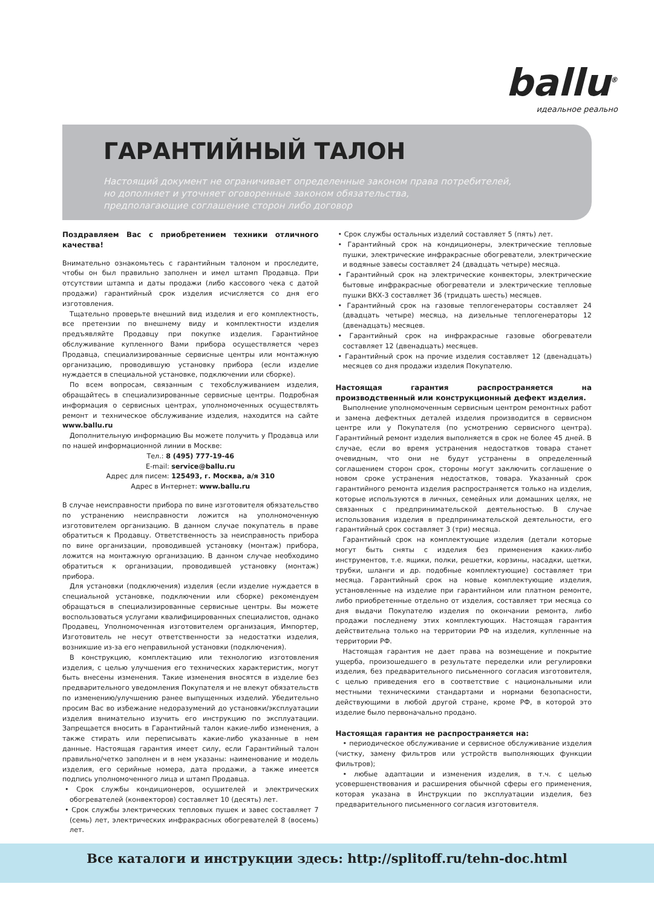ballu<sup>®</sup>
идеальное реально
ГАРАНТИЙНЫЙ ТАЛОН
Настоящий документ не ограничивает определенные законом права потребителей,
но дополняет и уточняет оговоренные законом обязательства,
предполагающие соглашение сторон либо договор
Поздравляем Вас с приобретением техники отличного качества!
Внимательно ознакомьтесь с гарантийным талоном и проследите, чтобы он был правильно заполнен и имел штамп Продавца. При отсутствии штампа и даты продажи (либо кассового чека с датой продажи) гарантийный срок изделия исчисляется со дня его изготовления.
Тщательно проверьте внешний вид изделия и его комплектность, все претензии по внешнему виду и комплектности изделия предъявляйте Продавцу при покупке изделия. Гарантийное обслуживание купленного Вами прибора осуществляется через Продавца, специализированные сервисные центры или монтажную организацию, проводившую установку прибора (если изделие нуждается в специальной установке, подключении или сборке).
По всем вопросам, связанным с техобслуживанием изделия, обращайтесь в специализированные сервисные центры. Подробная информация о сервисных центрах, уполномоченных осуществлять ремонт и техническое обслуживание изделия, находится на сайте www.ballu.ru
Дополнительную информацию Вы можете получить у Продавца или по нашей информационной линии в Москве:
Тел.: 8 (495) 777-19-46
E-mail: service@ballu.ru
Адрес для писем: 125493, г. Москва, а/я 310
Адрес в Интернет: www.ballu.ru
В случае неисправности прибора по вине изготовителя обязательство по устранению неисправности ложится на уполномоченную изготовителем организацию. В данном случае покупатель в праве обратиться к Продавцу. Ответственность за неисправность прибора по вине организации, проводившей установку (монтаж) прибора, ложится на монтажную организацию. В данном случае необходимо обратиться к организации, проводившей установку (монтаж) прибора.
Для установки (подключения) изделия (если изделие нуждается в специальной установке, подключении или сборке) рекомендуем обращаться в специализированные сервисные центры. Вы можете воспользоваться услугами квалифицированных специалистов, однако Продавец, Уполномоченная изготовителем организация, Импортер, Изготовитель не несут ответственности за недостатки изделия, возникшие из-за его неправильной установки (подключения).
В конструкцию, комплектацию или технологию изготовления изделия, с целью улучшения его технических характеристик, могут быть внесены изменения. Такие изменения вносятся в изделие без предварительного уведомления Покупателя и не влекут обязательств по изменению/улучшению ранее выпущенных изделий. Убедительно просим Вас во избежание недоразумений до установки/эксплуатации изделия внимательно изучить его инструкцию по эксплуатации. Запрещается вносить в Гарантийный талон какие-либо изменения, а также стирать или переписывать какие-либо указанные в нем данные. Настоящая гарантия имеет силу, если Гарантийный талон правильно/четко заполнен и в нем указаны: наименование и модель изделия, его серийные номера, дата продажи, а также имеется подпись уполномоченного лица и штамп Продавца.
• Срок службы кондиционеров, осушителей и электрических обогревателей (конвекторов) составляет 10 (десять) лет.
• Срок службы электрических тепловых пушек и завес составляет 7 (семь) лет, электрических инфракрасных обогревателей 8 (восемь) лет.
• Срок службы остальных изделий составляет 5 (пять) лет.
• Гарантийный срок на кондиционеры, электрические тепловые пушки, электрические инфракрасные обогреватели, электрические и водяные завесы составляет 24 (двадцать четыре) месяца.
• Гарантийный срок на электрические конвекторы, электрические бытовые инфракрасные обогреватели и электрические тепловые пушки ВКХ-3 составляет 36 (тридцать шесть) месяцев.
• Гарантийный срок на газовые теплогенераторы составляет 24 (двадцать четыре) месяца, на дизельные теплогенераторы 12 (двенадцать) месяцев.
• Гарантийный срок на инфракрасные газовые обогреватели составляет 12 (двенадцать) месяцев.
• Гарантийный срок на прочие изделия составляет 12 (двенадцать) месяцев со дня продажи изделия Покупателю.
Настоящая гарантия распространяется на производственный или конструкционный дефект изделия.
Выполнение уполномоченным сервисным центром ремонтных работ и замена дефектных деталей изделия производится в сервисном центре или у Покупателя (по усмотрению сервисного центра). Гарантийный ремонт изделия выполняется в срок не более 45 дней. В случае, если во время устранения недостатков товара станет очевидным, что они не будут устранены в определенный соглашением сторон срок, стороны могут заключить соглашение о новом сроке устранения недостатков, товара. Указанный срок гарантийного ремонта изделия распространяется только на изделия, которые используются в личных, семейных или домашних целях, не связанных с предпринимательской деятельностью. В случае использования изделия в предпринимательской деятельности, его гарантийный срок составляет 3 (три) месяца.
Гарантийный срок на комплектующие изделия (детали которые могут быть сняты с изделия без применения каких-либо инструментов, т.е. ящики, полки, решетки, корзины, насадки, щетки, трубки, шланги и др. подобные комплектующие) составляет три месяца. Гарантийный срок на новые комплектующие изделия, установленные на изделие при гарантийном или платном ремонте, либо приобретенные отдельно от изделия, составляет три месяца со дня выдачи Покупателю изделия по окончании ремонта, либо продажи последнему этих комплектующих. Настоящая гарантия действительна только на территории РФ на изделия, купленные на территории РФ.
Настоящая гарантия не дает права на возмещение и покрытие ущерба, произошедшего в результате переделки или регулировки изделия, без предварительного письменного согласия изготовителя, с целью приведения его в соответствие с национальными или местными техническими стандартами и нормами безопасности, действующими в любой другой стране, кроме РФ, в которой это изделие было первоначально продано.
Настоящая гарантия не распространяется на:
• периодическое обслуживание и сервисное обслуживание изделия (чистку, замену фильтров или устройств выполняющих функции фильтров);
• любые адаптации и изменения изделия, в т.ч. с целью усовершенствования и расширения обычной сферы его применения, которая указана в Инструкции по эксплуатации изделия, без предварительного письменного согласия изготовителя.
Все каталоги и инструкции здесь: http://splitoff.ru/tehn-doc.html